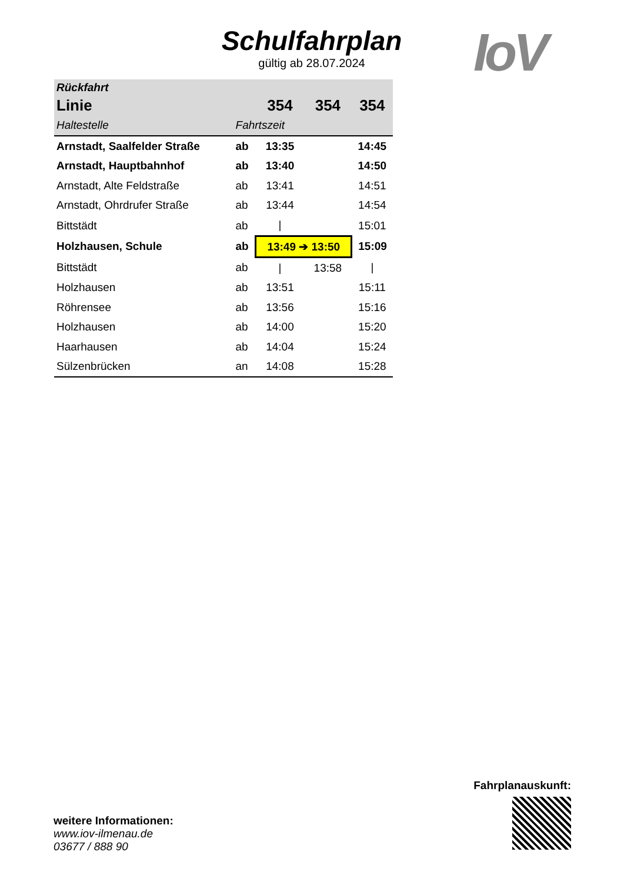Schulfahrplan
gültig ab 28.07.2024
IoV
| Rückfahrt | | | | |
| --- | --- | --- | --- | --- |
| Linie | | 354 | 354 | 354 |
| Haltestelle | Fahrtszeit | | | |
| Arnstadt, Saalfelder Straße | ab | 13:35 | | 14:45 |
| Arnstadt, Hauptbahnhof | ab | 13:40 | | 14:50 |
| Arnstadt, Alte Feldstraße | ab | 13:41 | | 14:51 |
| Arnstadt, Ohrdrufer Straße | ab | 13:44 | | 14:54 |
| Bittstädt | ab | / | | 15:01 |
| Holzhausen, Schule | ab | 13:49 ➔ 13:50 | | 15:09 |
| Bittstädt | ab | / | 13:58 | / |
| Holzhausen | ab | 13:51 | | 15:11 |
| Röhrensee | ab | 13:56 | | 15:16 |
| Holzhausen | ab | 14:00 | | 15:20 |
| Haarhausen | ab | 14:04 | | 15:24 |
| Sülzenbrücken | an | 14:08 | | 15:28 |
Fahrplanauskunft:
weitere Informationen:
www.iov-ilmenau.de
03677 / 888 90